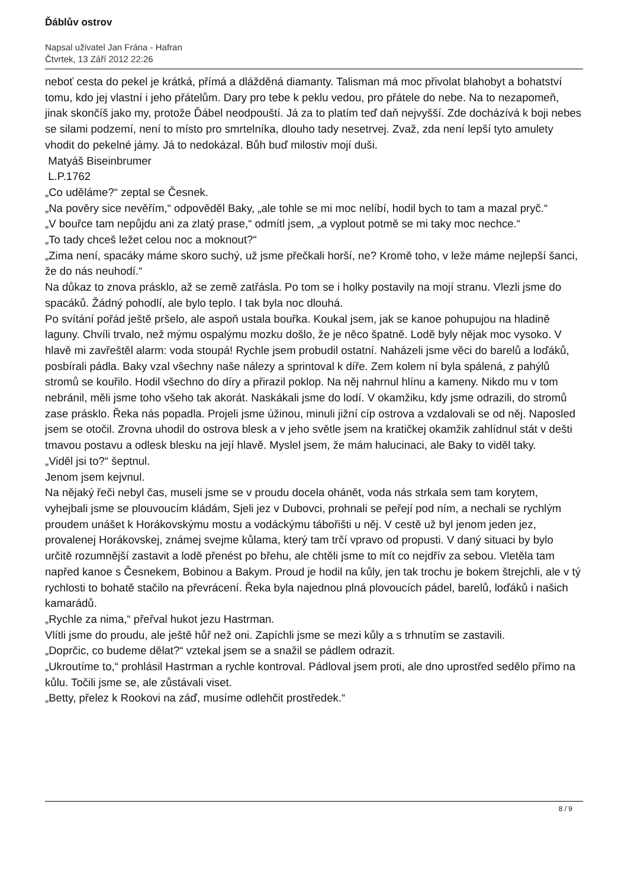Ďáblův ostrov
Napsal uživatel Jan Frána - Hafran
Čtvrtek, 13 Září 2012 22:26
neboť cesta do pekel je krátká, přímá a dlážděná diamanty. Talisman má moc přivolat blahobyt a bohatství tomu, kdo jej vlastní i jeho přátelům. Dary pro tebe k peklu vedou, pro přátele do nebe. Na to nezapomeň, jinak skončíš jako my, protože Ďábel neodpouští. Já za to platím teď daň nejvyšší. Zde docházívá k boji nebes se silami podzemí, není to místo pro smrtelníka, dlouho tady nesetrvej. Zvaž, zda není lepší tyto amulety vhodit do pekelné jámy. Já to nedokázal. Bůh buď milostiv mojí duši.
Matyáš Biseinbrumer
L.P.1762
„Co uděláme?“ zeptal se Česnek.
„Na pověry sice nevěřím,“ odpověděl Baky, „ale tohle se mi moc nelíbí, hodil bych to tam a mazal pryč.“
„V bouřce tam nepůjdu ani za zlatý prase,“ odmítl jsem, „a vyplout potmě se mi taky moc nechce.“
„To tady chceš ležet celou noc a moknout?“
„Zima není, spacáky máme skoro suchý, už jsme přečkali horší, ne? Kromě toho, v leže máme nejlepší šanci, že do nás neuhodí.“
Na důkaz to znova prásklo, až se země zatřásla. Po tom se i holky postavily na mojí stranu. Vlezli jsme do spacáků. Žádný pohodlí, ale bylo teplo. I tak byla noc dlouhá.
Po svítání pořád ještě pršelo, ale aspoň ustala bouřka. Koukal jsem, jak se kanoe pohupujou na hladině laguny. Chvíli trvalo, než mýmu ospalýmu mozku došlo, že je něco špatně. Lodě byly nějak moc vysoko. V hlavě mi zavřeštěl alarm: voda stoupá! Rychle jsem probudil ostatní. Naházeli jsme věci do barelů a loďáků, posbírali pádla. Baky vzal všechny naše nálezy a sprintoval k díře. Zem kolem ní byla spálená, z pahýlů stromů se kouřilo. Hodil všechno do díry a přirazil poklop. Na něj nahrnul hlínu a kameny. Nikdo mu v tom nebránil, měli jsme toho všeho tak akorát. Naskákali jsme do lodí. V okamžiku, kdy jsme odrazili, do stromů zase prásklo. Řeka nás popadla. Projeli jsme úžinou, minuli jižní cíp ostrova a vzdalovali se od něj. Naposled jsem se otočil. Zrovna uhodil do ostrova blesk a v jeho světle jsem na kratičkej okamžik zahlídnul stát v dešti tmavou postavu a odlesk blesku na její hlavě. Myslel jsem, že mám halucinaci, ale Baky to viděl taky.
„Viděl jsi to?“ šeptnul.
Jenom jsem kejvnul.
Na nějaký řeči nebyl čas, museli jsme se v proudu docela ohánět, voda nás strkala sem tam korytem, vyhejbali jsme se plouvoucím kládám, Sjeli jez v Dubovci, prohnali se peřejí pod ním, a nechali se rychlým proudem unášet k Horákovskýmu mostu a vodáckýmu tábořišti u něj. V cestě už byl jenom jeden jez, provalenej Horákovskej, známej svejme kůlama, který tam trčí vpravo od propusti. V daný situaci by bylo určitě rozumnější zastavit a lodě přenést po břehu, ale chtěli jsme to mít co nejdřív za sebou. Vletěla tam napřed kanoe s Česnekem, Bobinou a Bakym. Proud je hodil na kůly, jen tak trochu je bokem štrejchli, ale v tý rychlosti to bohatě stačilo na převrácení. Řeka byla najednou plná plovoucích pádel, barelů, loďáků i našich kamarádů.
„Rychle za nima,“ přeřval hukot jezu Hastrman.
Vlítli jsme do proudu, ale ještě hůř než oni. Zapíchli jsme se mezi kůly a s trhnutím se zastavili.
„Doprčic, co budeme dělat?“ vztekal jsem se a snažil se pádlem odrazit.
„Ukroutíme to,“ prohlásil Hastrman a rychle kontroval. Pádloval jsem proti, ale dno uprostřed sedělo přímo na kůlu. Točili jsme se, ale zůstávali viset.
„Betty, přelez k Rookovi na záď, musíme odlehčit prostředek.“
8 / 9